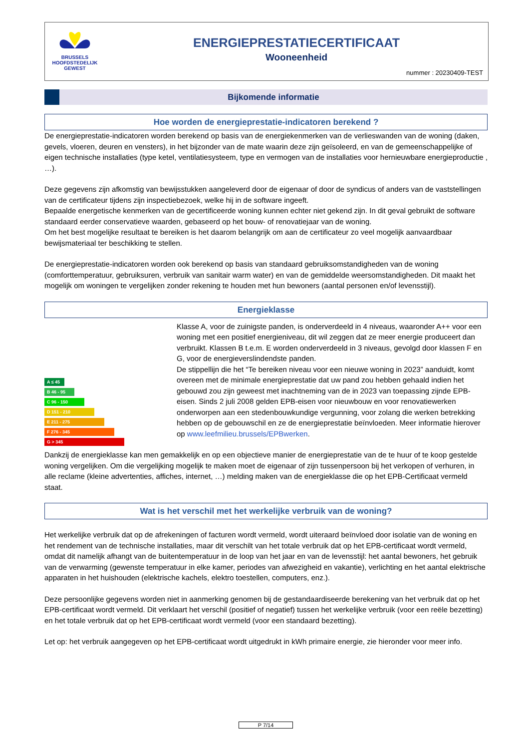BRUSSELS
HOOFDSTEDELIJK
GEWEST
ENERGIEPRESTATIECERTIFICAAT
Wooneenheid
nummer : 20230409-TEST
Bijkomende informatie
Hoe worden de energieprestatie-indicatoren berekend ?
De energieprestatie-indicatoren worden berekend op basis van de energiekenmerken van de verlieswanden van de woning (daken, gevels, vloeren, deuren en vensters), in het bijzonder van de mate waarin deze zijn geïsoleerd, en van de gemeenschappelijke of eigen technische installaties (type ketel, ventilatiesysteem, type en vermogen van de installaties voor hernieuwbare energieproductie , …).
Deze gegevens zijn afkomstig van bewijsstukken aangeleverd door de eigenaar of door de syndicus of anders van de vaststellingen van de certificateur tijdens zijn inspectiebezoek, welke hij in de software ingeeft.
Bepaalde energetische kenmerken van de gecertificeerde woning kunnen echter niet gekend zijn. In dit geval gebruikt de software standaard eerder conservatieve waarden, gebaseerd op het bouw- of renovatiejaar van de woning.
Om het best mogelijke resultaat te bereiken is het daarom belangrijk om aan de certificateur zo veel mogelijk aanvaardbaar bewijsmateriaal ter beschikking te stellen.
De energieprestatie-indicatoren worden ook berekend op basis van standaard gebruiksomstandigheden van de woning (comforttemperatuur, gebruiksuren, verbruik van sanitair warm water) en van de gemiddelde weersomstandigheden. Dit maakt het mogelijk om woningen te vergelijken zonder rekening te houden met hun bewoners (aantal personen en/of levensstijl).
Energieklasse
A ≤ 45
B 46 - 95
C 96 - 150
D 151 - 210
E 211 - 275
F 276 - 345
G > 345
Klasse A, voor de zuinigste panden, is onderverdeeld in 4 niveaus, waaronder A++ voor een woning met een positief energieniveau, dit wil zeggen dat ze meer energie produceert dan verbruikt. Klassen B t.e.m. E worden onderverdeeld in 3 niveaus, gevolgd door klassen F en G, voor de energieverslindendste panden.
De stippellijn die het “Te bereiken niveau voor een nieuwe woning in 2023” aanduidt, komt overeen met de minimale energieprestatie dat uw pand zou hebben gehaald indien het gebouwd zou zijn geweest met inachtneming van de in 2023 van toepassing zijnde EPB-eisen. Sinds 2 juli 2008 gelden EPB-eisen voor nieuwbouw en voor renovatiewerken onderworpen aan een stedenbouwkundige vergunning, voor zolang die werken betrekking hebben op de gebouwschil en ze de energieprestatie beïnvloeden. Meer informatie hierover op www.leefmilieu.brussels/EPBwerken.
Dankzij de energieklasse kan men gemakkelijk en op een objectieve manier de energieprestatie van de te huur of te koop gestelde woning vergelijken. Om die vergelijking mogelijk te maken moet de eigenaar of zijn tussenpersoon bij het verkopen of verhuren, in alle reclame (kleine advertenties, affiches, internet, …) melding maken van de energieklasse die op het EPB-Certificaat vermeld staat.
Wat is het verschil met het werkelijke verbruik van de woning?
Het werkelijke verbruik dat op de afrekeningen of facturen wordt vermeld, wordt uiteraard beïnvloed door isolatie van de woning en het rendement van de technische installaties, maar dit verschilt van het totale verbruik dat op het EPB-certificaat wordt vermeld, omdat dit namelijk afhangt van de buitentemperatuur in de loop van het jaar en van de levensstijl: het aantal bewoners, het gebruik van de verwarming (gewenste temperatuur in elke kamer, periodes van afwezigheid en vakantie), verlichting en het aantal elektrische apparaten in het huishouden (elektrische kachels, elektro toestellen, computers, enz.).
Deze persoonlijke gegevens worden niet in aanmerking genomen bij de gestandaardiseerde berekening van het verbruik dat op het EPB-certificaat wordt vermeld. Dit verklaart het verschil (positief of negatief) tussen het werkelijke verbruik (voor een reële bezetting) en het totale verbruik dat op het EPB-certificaat wordt vermeld (voor een standaard bezetting).
Let op: het verbruik aangegeven op het EPB-certificaat wordt uitgedrukt in kWh primaire energie, zie hieronder voor meer info.
P 7/14